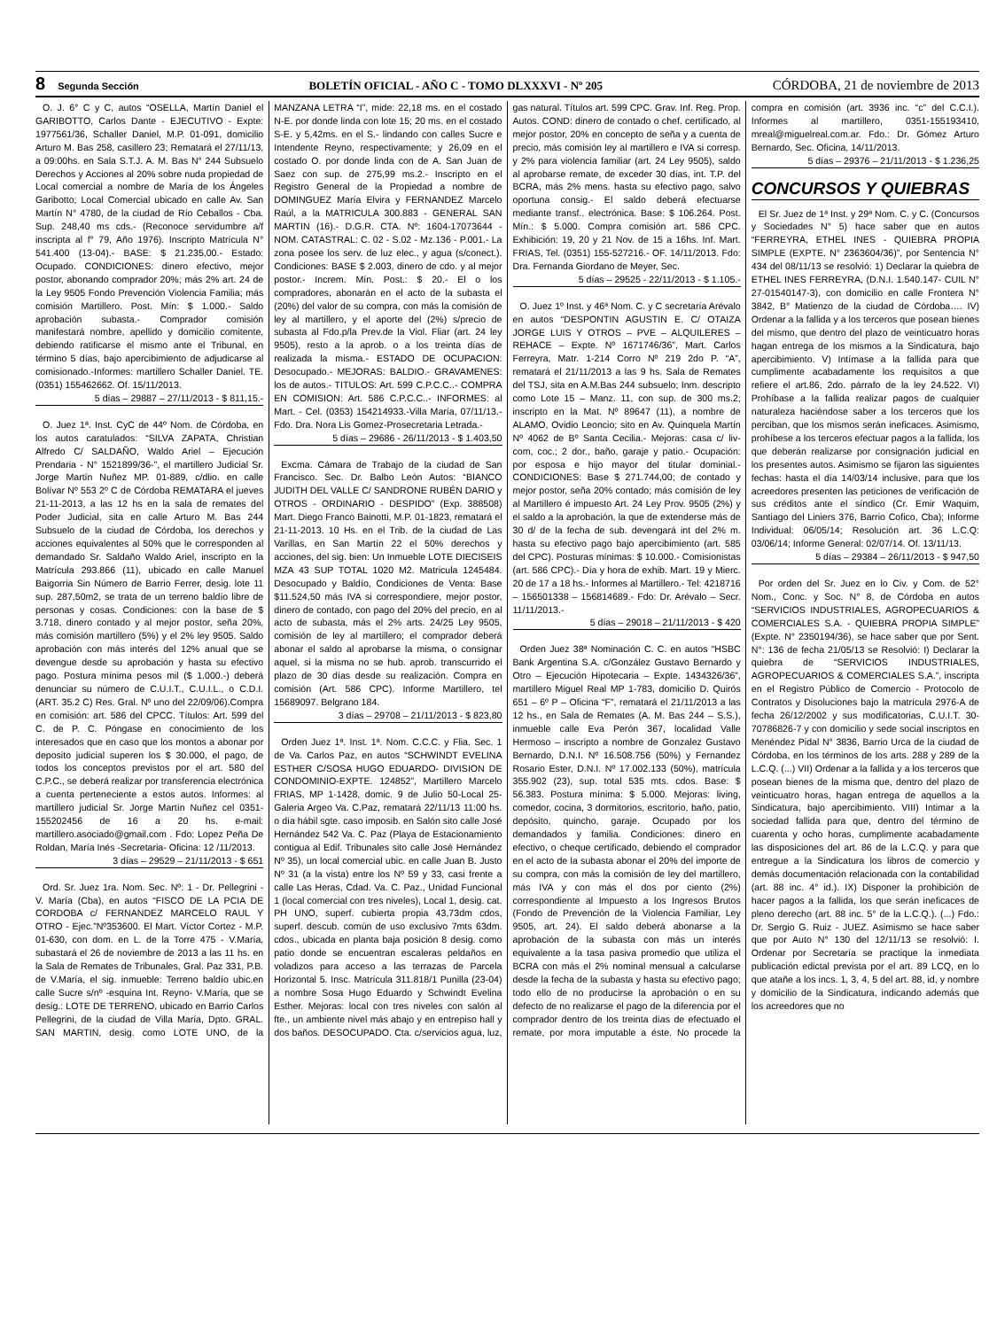8 Segunda Sección BOLETÍN OFICIAL - AÑO C - TOMO DLXXXVI - Nº 205 CÓRDOBA, 21 de noviembre de 2013
O. J. 6° C y C, autos “OSELLA, Martín Daniel el GARIBOTTO, Carlos Dante - EJECUTIVO - Expte: 1977561/36, Schaller Daniel, M.P. 01-091, domicilio Arturo M. Bas 258, casillero 23; Rematará el 27/11/13, a 09:00hs. en Sala S.T.J. A. M. Bas N° 244 Subsuelo Derechos y Acciones al 20% sobre nuda propiedad de Local comercial a nombre de María de los Ángeles Garibotto; Local Comercial ubicado en calle Av. San Martín N° 4780, de la ciudad de Río Ceballos - Cba. Sup. 248,40 ms cds.- (Reconoce servidumbre a/f inscripta al f° 79, Año 1976). Inscripto Matrícula N° 541.400 (13-04).- BASE: $ 21.235,00.- Estado: Ocupado. CONDICIONES: dinero efectivo, mejor postor, abonando comprador 20%; más 2% art. 24 de la Ley 9505 Fondo Prevención Violencia Familia; más comisión Martillero. Post. Mín: $ 1.000.- Saldo aprobación subasta.- Comprador comisión manifestará nombre, apellido y domicilio comitente, debiendo ratificarse el mismo ante el Tribunal, en término 5 días, bajo apercibimiento de adjudicarse al comisionado.-Informes: martillero Schaller Daniel. TE. (0351) 155462662. Of. 15/11/2013.
5 días – 29887 – 27/11/2013 - $ 811,15.-
O. Juez 1ª. Inst. CyC de 44º Nom. de Córdoba, en los autos caratulados: “SILVA ZAPATA, Christian Alfredo C/ SALDAÑO, Waldo Ariel – Ejecución Prendaria - N° 1521899/36-”, el martillero Judicial Sr. Jorge Martín Nuñez MP. 01-889, c/dlio. en calle Bolívar Nº 553 2º C de Córdoba REMATARA el jueves 21-11-2013, a las 12 hs en la sala de remates del Poder Judicial, sita en calle Arturo M. Bas 244 Subsuelo de la ciudad de Córdoba, los derechos y acciones equivalentes al 50% que le corresponden al demandado Sr. Saldaño Waldo Ariel, inscripto en la Matrícula 293.866 (11), ubicado en calle Manuel Baigorria Sin Número de Barrio Ferrer, desig. lote 11 sup. 287,50m2, se trata de un terreno baldío libre de personas y cosas. Condiciones: con la base de $ 3.718, dinero contado y al mejor postor, seña 20%, más comisión martillero (5%) y el 2% ley 9505. Saldo aprobación con más interés del 12% anual que se devengue desde su aprobación y hasta su efectivo pago. Postura mínima pesos mil ($ 1.000.-) deberá denunciar su número de C.U.I.T., C.U.I.L., o C.D.I.(ART. 35.2 C) Res. Gral. Nº uno del 22/09/06).Compra en comisión: art. 586 del CPCC. Títulos: Art. 599 del C. de P. C. Póngase en conocimiento de los interesados que en caso que los montos a abonar por deposito judicial superen los $ 30.000, el pago, de todos los conceptos previstos por el art. 580 del C.P.C., se deberá realizar por transferencia electrónica a cuenta perteneciente a estos autos. Informes: al martillero judicial Sr. Jorge Martín Nuñez cel 0351-155202456 de 16 a 20 hs. e-mail: martillero.asociado@gmail.com . Fdo: Lopez Peña De Roldan, María Inés -Secretaria- Oficina: 12 /11/2013.
3 días – 29529 – 21/11/2013 - $ 651
Ord. Sr. Juez 1ra. Nom. Sec. Nº: 1 - Dr. Pellegrini - V. María (Cba), en autos “FISCO DE LA PCIA DE CORDOBA c/ FERNANDEZ MARCELO RAUL Y OTRO - Ejec.”Nº353600. El Mart. Víctor Cortez - M.P. 01-630, con dom. en L. de la Torre 475 - V.María, subastará el 26 de noviembre de 2013 a las 11 hs. en la Sala de Remates de Tribunales, Gral. Paz 331, P.B. de V.María, el sig. inmueble: Terreno baldío ubic.en calle Sucre s/nº -esquina Int. Reyno- V.María, que se desig.: LOTE DE TERRENO, ubicado en Barrio Carlos Pellegrini, de la ciudad de Villa María, Dpto. GRAL. SAN MARTIN, desig. como LOTE UNO, de la MANZANA LETRA “I”, mide: 22,18 ms. en el costado N-E. por donde linda con lote 15; 20 ms. en el costado S-E. y 5,42ms. en el S.- lindando con calles Sucre e Intendente Reyno, respectivamente; y 26,09 en el costado O. por donde linda con de A. San Juan de Saez con sup. de 275,99 ms.2.- Inscripto en el Registro General de la Propiedad a nombre de DOMINGUEZ María Elvira y FERNANDEZ Marcelo Raúl, a la MATRICULA 300.883 - GENERAL SAN MARTIN (16).- D.G.R. CTA. Nº: 1604-17073644 - NOM. CATASTRAL: C. 02 - S.02 - Mz.136 - P.001.- La zona posee los serv. de luz elec., y agua (s/conect.). Condiciones: BASE $ 2.003, dinero de cdo. y al mejor postor.- Increm. Mín. Post.: $ 20.- El o los compradores, abonarán en el acto de la subasta el (20%) del valor de su compra, con más la comisión de ley al martillero, y el aporte del (2%) s/precio de subasta al Fdo.p/la Prev.de la Viol. Fliar (art. 24 ley 9505), resto a la aprob. o a los treinta días de realizada la misma.- ESTADO DE OCUPACION: Desocupado.- MEJORAS: BALDIO.- GRAVAMENES: los de autos.- TITULOS: Art. 599 C.P.C.C..- COMPRA EN COMISION: Art. 586 C.P.C.C..- INFORMES: al Mart. - Cel. (0353) 154214933.-Villa María, 07/11/13.- Fdo. Dra. Nora Lis Gomez-Prosecretaria Letrada.-
5 días – 29686 - 26/11/2013 - $ 1.403,50
Excma. Cámara de Trabajo de la ciudad de San Francisco. Sec. Dr. Balbo León Autos: “BIANCO JUDITH DEL VALLE C/ SANDRONE RUBÉN DARIO y OTROS - ORDINARIO - DESPIDO” (Exp. 388508) Mart. Diego Franco Bainotti, M.P. 01-1823, rematará el 21-11-2013. 10 Hs. en el Trib. de la ciudad de Las Varillas, en San Martín 22 el 50% derechos y acciones, del sig. bien: Un Inmueble LOTE DIECISEIS MZA 43 SUP TOTAL 1020 M2. Matricula 1245484. Desocupado y Baldío, Condiciones de Venta: Base $11.524,50 más IVA si correspondiere, mejor postor, dinero de contado, con pago del 20% del precio, en al acto de subasta, más el 2% arts. 24/25 Ley 9505, comisión de ley al martillero; el comprador deberá abonar el saldo al aprobarse la misma, o consignar aquel, si la misma no se hub. aprob. transcurrido el plazo de 30 días desde su realización. Compra en comisión (Art. 586 CPC). Informe Martillero, tel 15689097. Belgrano 184.
3 días – 29708 – 21/11/2013 - $ 823,80
Orden Juez 1ª. Inst. 1ª. Nom. C.C.C. y Flia. Sec. 1 de Va. Carlos Paz, en autos “SCHWINDT EVELINA ESTHER C/SOSA HUGO EDUARDO- DIVISION DE CONDOMINIO-EXPTE. 124852”, Martillero Marcelo FRIAS, MP 1-1428, domic. 9 de Julio 50-Local 25-Galeria Argeo Va. C.Paz, rematará 22/11/13 11:00 hs. o día hábil sgte. caso imposib. en Salón sito calle José Hernández 542 Va. C. Paz (Playa de Estacionamiento contigua al Edif. Tribunales sito calle José Hernández Nº 35), un local comercial ubic. en calle Juan B. Justo Nº 31 (a la vista) entre los Nº 59 y 33, casi frente a calle Las Heras, Cdad. Va. C. Paz., Unidad Funcional 1 (local comercial con tres niveles), Local 1, desig. cat. PH UNO, superf. cubierta propia 43,73dm cdos, superf. descub. común de uso exclusivo 7mts 63dm. cdos., ubicada en planta baja posición 8 desig. como patio donde se encuentran escaleras peldaños en voladizos para acceso a las terrazas de Parcela Horizontal 5. Insc. Matrícula 311.818/1 Punilla (23-04) a nombre Sosa Hugo Eduardo y Schwindt Evelina Esther. Mejoras: local con tres niveles con salón al fte., un ambiente nivel más abajo y en entrepiso hall y dos baños. DESOCUPADO. Cta. c/servicios agua, luz, gas natural. Títulos art. 599 CPC. Grav. Inf. Reg. Prop. Autos. COND: dinero de contado o chef. certificado, al mejor postor, 20% en concepto de seña y a cuenta de precio, más comisión ley al martillero e IVA si corresp. y 2% para violencia familiar (art. 24 Ley 9505), saldo al aprobarse remate, de exceder 30 días, int. T.P. del BCRA, más 2% mens. hasta su efectivo pago, salvo oportuna consig.- El saldo deberá efectuarse mediante transf.. electrónica. Base: $ 106.264. Post. Mín.: $ 5.000. Compra comisión art. 586 CPC. Exhibición: 19, 20 y 21 Nov. de 15 a 16hs. Inf. Mart. FRIAS, Tel. (0351) 155-527216.- OF. 14/11/2013. Fdo: Dra. Fernanda Giordano de Meyer, Sec.
5 días – 29525 - 22/11/2013 - $ 1.105.-
O. Juez 1º Inst. y 46ª Nom. C. y C secretaría Arévalo en autos “DESPONTIN AGUSTIN E. C/ OTAIZA JORGE LUIS Y OTROS – PVE – ALQUILERES – REHACE – Expte. Nº 1671746/36”, Mart. Carlos Ferreyra, Matr. 1-214 Corro Nº 219 2do P. “A”, rematará el 21/11/2013 a las 9 hs. Sala de Remates del TSJ, sita en A.M.Bas 244 subsuelo; Inm. descripto como Lote 15 – Manz. 11, con sup. de 300 ms.2; inscripto en la Mat. Nº 89647 (11), a nombre de ALAMO, Ovidio Leoncio; sito en Av. Quinquela Martín Nº 4062 de Bº Santa Cecilia.- Mejoras: casa c/ liv-com, coc.; 2 dor., baño, garaje y patio.- Ocupación: por esposa e hijo mayor del titular dominial.- CONDICIONES: Base $ 271.744,00; de contado y mejor postor, seña 20% contado; más comisión de ley al Martillero é impuesto Art. 24 Ley Prov. 9505 (2%) y el saldo a la aprobación, la que de extenderse más de 30 d/ de la fecha de sub. devengará int del 2% m. hasta su efectivo pago bajo apercibimiento (art. 585 del CPC). Posturas mínimas: $ 10.000.- Comisionistas (art. 586 CPC).- Día y hora de exhib. Mart. 19 y Mierc. 20 de 17 a 18 hs.- Informes al Martillero.- Tel: 4218716 – 156501338 – 156814689.- Fdo: Dr. Arévalo – Secr. 11/11/2013.-
5 días – 29018 – 21/11/2013 - $ 420
Orden Juez 38ª Nominación C. C. en autos “HSBC Bank Argentina S.A. c/González Gustavo Bernardo y Otro – Ejecución Hipotecaria – Expte. 1434326/36”, martillero Miguel Real MP 1-783, domicilio D. Quirós 651 – 6º P – Oficina “F”, rematará el 21/11/2013 a las 12 hs., en Sala de Remates (A. M. Bas 244 – S.S.), inmueble calle Eva Perón 367, localidad Valle Hermoso – inscripto a nombre de Gonzalez Gustavo Bernardo, D.N.I. Nº 16.508.756 (50%) y Fernandez Rosario Ester, D.N.I. Nº 17.002.133 (50%), matrícula 355.902 (23), sup. total 535 mts. cdos. Base: $ 56.383. Postura mínima: $ 5.000. Mejoras: living, comedor, cocina, 3 dormitorios, escritorio, baño, patio, depósito, quincho, garaje. Ocupado por los demandados y familia. Condiciones: dinero en efectivo, o cheque certificado, debiendo el comprador en el acto de la subasta abonar el 20% del importe de su compra, con más la comisión de ley del martillero, más IVA y con más el dos por ciento (2%) correspondiente al Impuesto a los Ingresos Brutos (Fondo de Prevención de la Violencia Familiar, Ley 9505, art. 24). El saldo deberá abonarse a la aprobación de la subasta con más un interés equivalente a la tasa pasiva promedio que utiliza el BCRA con más el 2% nominal mensual a calcularse desde la fecha de la subasta y hasta su efectivo pago; todo ello de no producirse la aprobación o en su defecto de no realizarse el pago de la diferencia por el comprador dentro de los treinta días de efectuado el remate, por mora imputable a éste. No procede la compra en comisión (art. 3936 inc. “c” del C.C.I.). Informes al martillero, 0351-155193410, mreal@miguelreal.com.ar. Fdo.: Dr. Gómez Arturo Bernardo, Sec. Oficina, 14/11/2013.
5 días – 29376 – 21/11/2013 - $ 1.236,25
CONCURSOS Y QUIEBRAS
El Sr. Juez de 1ª Inst. y 29ª Nom. C. y C. (Concursos y Sociedades N° 5) hace saber que en autos “FERREYRA, ETHEL INES - QUIEBRA PROPIA SIMPLE (EXPTE. N° 2363604/36)”, por Sentencia N° 434 del 08/11/13 se resolvió: 1) Declarar la quiebra de ETHEL INES FERREYRA, (D.N.I. 1.540.147- CUIL N° 27-01540147-3), con domicilio en calle Frontera N° 3842, B° Matienzo de la ciudad de Córdoba…. IV) Ordenar a la fallida y a los terceros que posean bienes del mismo, que dentro del plazo de veinticuatro horas hagan entrega de los mismos a la Sindicatura, bajo apercibimiento. V) Intímase a la fallida para que cumplimente acabadamente los requisitos a que refiere el art.86, 2do. párrafo de la ley 24.522. VI) Prohíbase a la fallida realizar pagos de cualquier naturaleza haciéndose saber a los terceros que los perciban, que los mismos serán ineficaces. Asimismo, prohíbese a los terceros efectuar pagos a la fallida, los que deberán realizarse por consignación judicial en los presentes autos. Asimismo se fijaron las siguientes fechas: hasta el día 14/03/14 inclusive, para que los acreedores presenten las peticiones de verificación de sus créditos ante el síndico (Cr. Emir Waquim, Santiago del Liniers 376, Barrio Cofico, Cba); Informe Individual: 06/05/14; Resolución art. 36 L.C.Q: 03/06/14; Informe General: 02/07/14. Of. 13/11/13.
5 días – 29384 – 26/11/2013 - $ 947,50
Por orden del Sr. Juez en lo Civ. y Com. de 52° Nom., Conc. y Soc. N° 8, de Córdoba en autos “SERVICIOS INDUSTRIALES, AGROPECUARIOS & COMERCIALES S.A. - QUIEBRA PROPIA SIMPLE” (Expte. N° 2350194/36), se hace saber que por Sent. N°: 136 de fecha 21/05/13 se Resolvió: I) Declarar la quiebra de “SERVICIOS INDUSTRIALES, AGROPECUARIOS & COMERCIALES S.A.”, inscripta en el Registro Público de Comercio - Protocolo de Contratos y Disoluciones bajo la matrícula 2976-A de fecha 26/12/2002 y sus modificatorias, C.U.I.T. 30-70786826-7 y con domicilio y sede social inscriptos en Menéndez Pidal N° 3836, Barrio Urca de la ciudad de Córdoba, en los términos de los arts. 288 y 289 de la L.C.Q. (...) VII) Ordenar a la fallida y a los terceros que posean bienes de la misma que, dentro del plazo de veinticuatro horas, hagan entrega de aquellos a la Sindicatura, bajo apercibimiento. VIII) Intimar a la sociedad fallida para que, dentro del término de cuarenta y ocho horas, cumplimente acabadamente las disposiciones del art. 86 de la L.C.Q. y para que entregue a la Sindicatura los libros de comercio y demás documentación relacionada con la contabilidad (art. 88 inc. 4° id.). IX) Disponer la prohibición de hacer pagos a la fallida, los que serán ineficaces de pleno derecho (art. 88 inc. 5° de la L.C.Q.). (...) Fdo.: Dr. Sergio G. Ruiz - JUEZ. Asimismo se hace saber que por Auto N° 130 del 12/11/13 se resolvió: I. Ordenar por Secretaría se practique la inmediata publicación edictal prevista por el art. 89 LCQ, en lo que atañe a los incs. 1, 3, 4, 5 del art. 88, id, y nombre y domicilio de la Sindicatura, indicando además que los acreedores que no